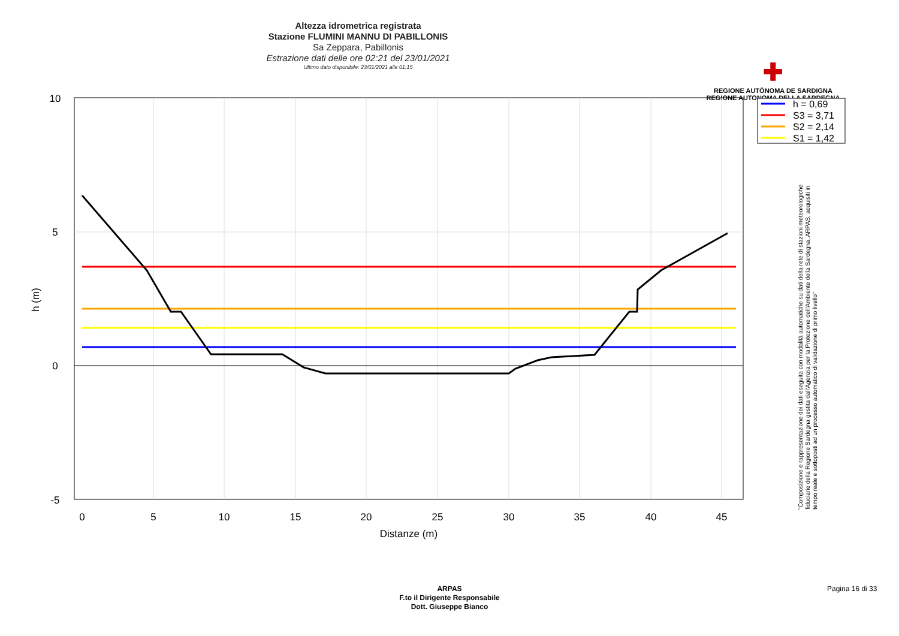Altezza idrometrica registrata
Stazione FLUMINI MANNU DI PABILLONIS
Sa Zeppara, Pabillonis
Estrazione dati delle ore 02:21 del 23/01/2021
Ultimo dato disponibile: 23/01/2021 alle 01:15
✚
REGIONE AUTÒNOMA DE SARDIGNA
REGIONE AUTONOMA DELLA SARDEGNA
10
5
0
-5
0
5
10
15
20
25
30
35
40
45
Distanze (m)
h (m)
h = 0,69
S3 = 3,71
S2 = 2,14
S1 = 1,42
"Composizione e rappresentazione dei dati eseguita con modalità automatiche su dati della rete di stazioni meteorologiche fiduciarie della Regione Sardegna gestita dall'Agenzia per la Protezione dell'Ambiente della Sardegna, ARPAS, acquisiti in tempo reale e sottoposti ad un processo automatico di validazione di primo livello"
ARPAS
F.to il Dirigente Responsabile
Dott. Giuseppe Bianco
Pagina 16 di 33